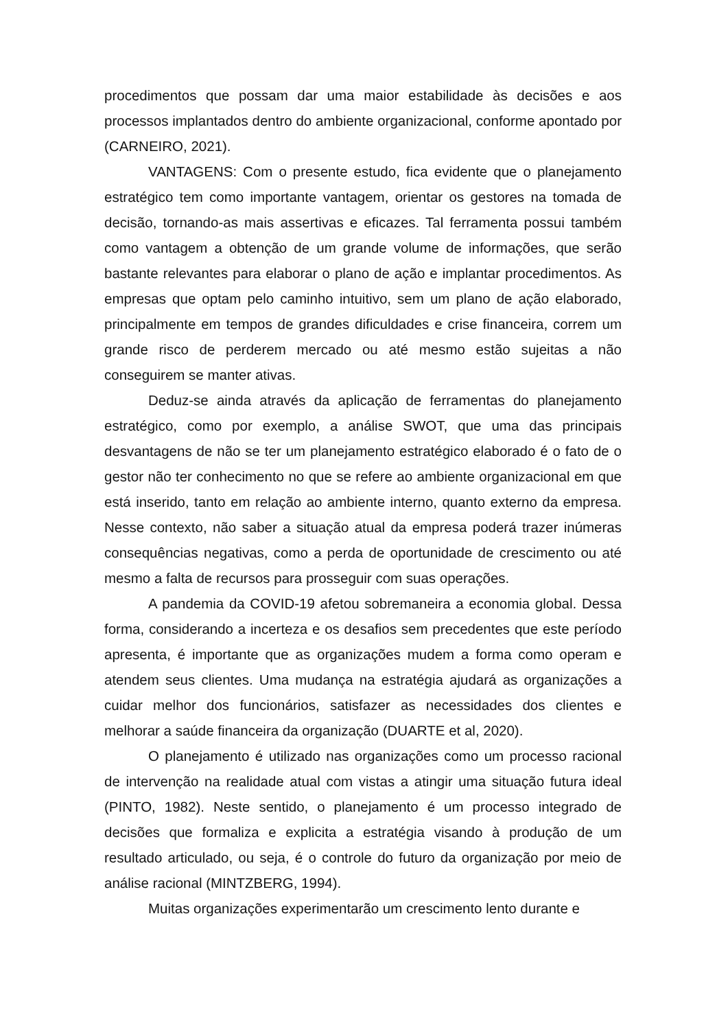procedimentos que possam dar uma maior estabilidade às decisões e aos processos implantados dentro do ambiente organizacional, conforme apontado por (CARNEIRO, 2021).
VANTAGENS: Com o presente estudo, fica evidente que o planejamento estratégico tem como importante vantagem, orientar os gestores na tomada de decisão, tornando-as mais assertivas e eficazes. Tal ferramenta possui também como vantagem a obtenção de um grande volume de informações, que serão bastante relevantes para elaborar o plano de ação e implantar procedimentos. As empresas que optam pelo caminho intuitivo, sem um plano de ação elaborado, principalmente em tempos de grandes dificuldades e crise financeira, correm um grande risco de perderem mercado ou até mesmo estão sujeitas a não conseguirem se manter ativas.
Deduz-se ainda através da aplicação de ferramentas do planejamento estratégico, como por exemplo, a análise SWOT, que uma das principais desvantagens de não se ter um planejamento estratégico elaborado é o fato de o gestor não ter conhecimento no que se refere ao ambiente organizacional em que está inserido, tanto em relação ao ambiente interno, quanto externo da empresa. Nesse contexto, não saber a situação atual da empresa poderá trazer inúmeras consequências negativas, como a perda de oportunidade de crescimento ou até mesmo a falta de recursos para prosseguir com suas operações.
A pandemia da COVID-19 afetou sobremaneira a economia global. Dessa forma, considerando a incerteza e os desafios sem precedentes que este período apresenta, é importante que as organizações mudem a forma como operam e atendem seus clientes. Uma mudança na estratégia ajudará as organizações a cuidar melhor dos funcionários, satisfazer as necessidades dos clientes e melhorar a saúde financeira da organização (DUARTE et al, 2020).
O planejamento é utilizado nas organizações como um processo racional de intervenção na realidade atual com vistas a atingir uma situação futura ideal (PINTO, 1982). Neste sentido, o planejamento é um processo integrado de decisões que formaliza e explicita a estratégia visando à produção de um resultado articulado, ou seja, é o controle do futuro da organização por meio de análise racional (MINTZBERG, 1994).
Muitas organizações experimentarão um crescimento lento durante e